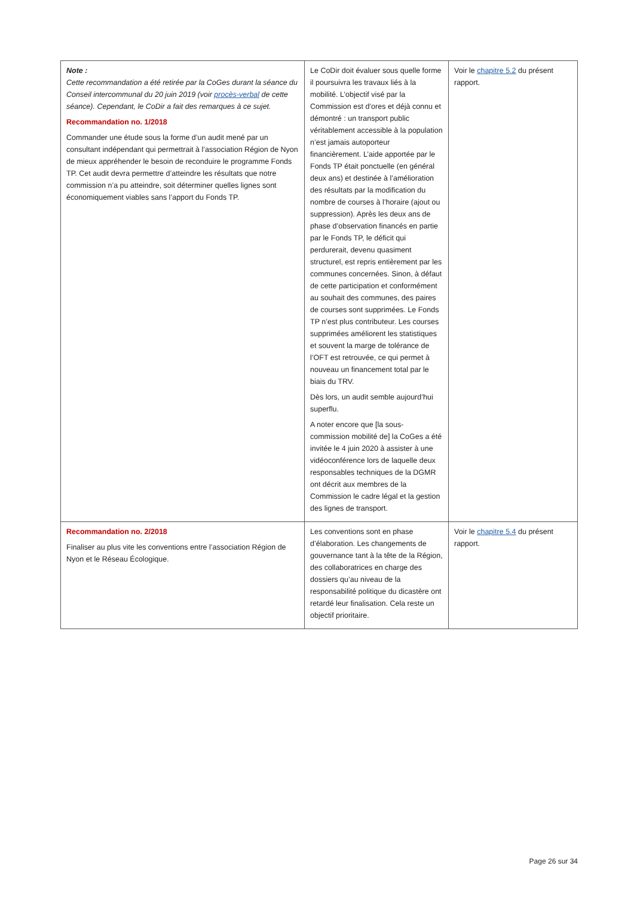| Note : Cette recommandation a été retirée par la CoGes durant la séance du Conseil intercommunal du 20 juin 2019 (voir procès-verbal de cette séance). Cependant, le CoDir a fait des remarques à ce sujet. Recommandation no. 1/2018 Commander une étude sous la forme d’un audit mené par un consultant indépendant qui permettrait à l’association Région de Nyon de mieux appréhender le besoin de reconduire le programme Fonds TP. Cet audit devra permettre d’atteindre les résultats que notre commission n’a pu atteindre, soit déterminer quelles lignes sont économiquement viables sans l’apport du Fonds TP. | Le CoDir doit évaluer sous quelle forme il poursuivra les travaux liés à la mobilité. L’objectif visé par la Commission est d’ores et déjà connu et démontré : un transport public véritablement accessible à la population n’est jamais autoporteur financièrement. L’aide apportée par le Fonds TP était ponctuelle (en général deux ans) et destinée à l’amélioration des résultats par la modification du nombre de courses à l’horaire (ajout ou suppression). Après les deux ans de phase d’observation financés en partie par le Fonds TP, le déficit qui perdurerait, devenu quasiment structurel, est repris entièrement par les communes concernées. Sinon, à défaut de cette participation et conformément au souhait des communes, des paires de courses sont supprimées. Le Fonds TP n’est plus contributeur. Les courses supprimées améliorent les statistiques et souvent la marge de tolérance de l’OFT est retrouvée, ce qui permet à nouveau un financement total par le biais du TRV. Dès lors, un audit semble aujourd’hui superflu. A noter encore que [la sous-commission mobilité de] la CoGes a été invitée le 4 juin 2020 à assister à une vidéoconférence lors de laquelle deux responsables techniques de la DGMR ont décrit aux membres de la Commission le cadre légal et la gestion des lignes de transport. | Voir le chapitre 5.2 du présent rapport. |
| Recommandation no. 2/2018 Finaliser au plus vite les conventions entre l’association Région de Nyon et le Réseau Écologique. | Les conventions sont en phase d’élaboration. Les changements de gouvernance tant à la tête de la Région, des collaboratrices en charge des dossiers qu’au niveau de la responsabilité politique du dicastère ont retardé leur finalisation. Cela reste un objectif prioritaire. | Voir le chapitre 5.4 du présent rapport. |
Page 26 sur 34